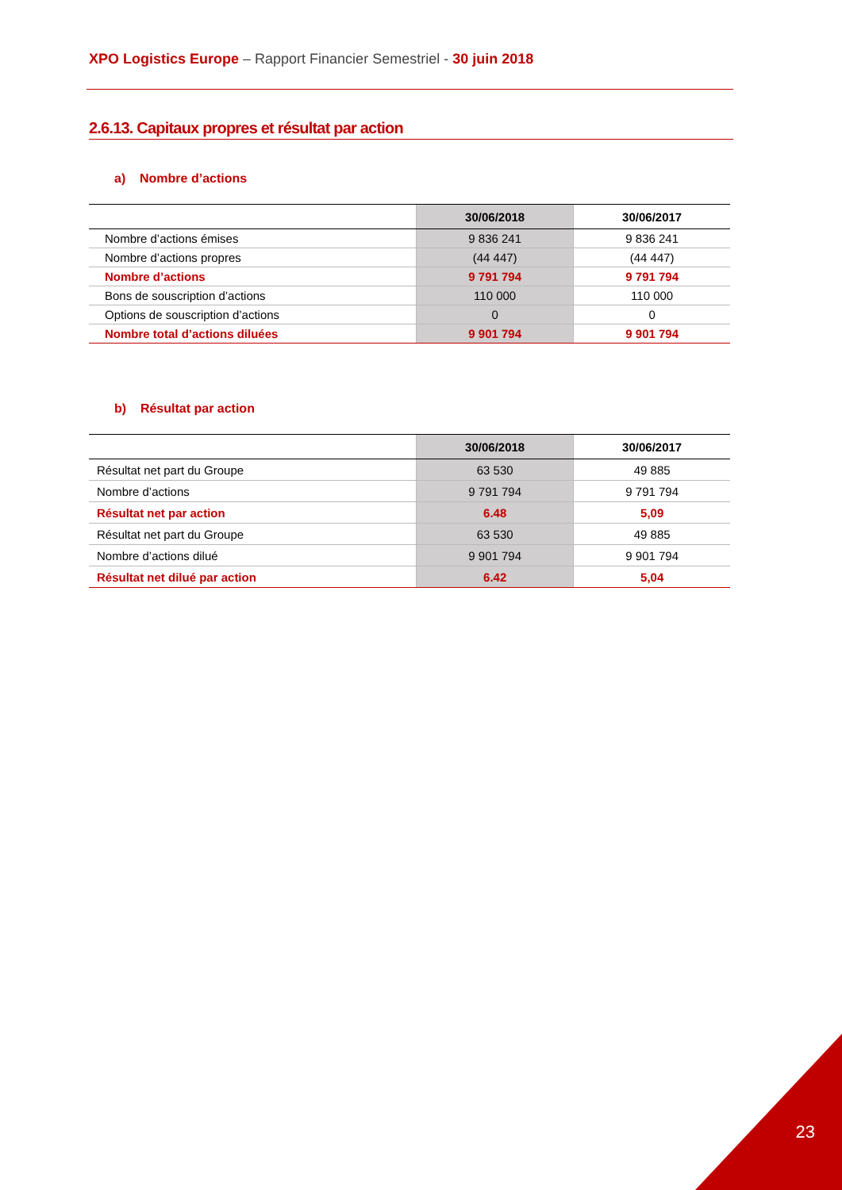XPO Logistics Europe – Rapport Financier Semestriel - 30 juin 2018
2.6.13. Capitaux propres et résultat par action
a) Nombre d’actions
| | 30/06/2018 | 30/06/2017 |
| --- | --- | --- |
| Nombre d’actions émises | 9 836 241 | 9 836 241 |
| Nombre d’actions propres | (44 447) | (44 447) |
| Nombre d’actions | 9 791 794 | 9 791 794 |
| Bons de souscription d’actions | 110 000 | 110 000 |
| Options de souscription d’actions | 0 | 0 |
| Nombre total d’actions diluées | 9 901 794 | 9 901 794 |
b) Résultat par action
| | 30/06/2018 | 30/06/2017 |
| --- | --- | --- |
| Résultat net part du Groupe | 63 530 | 49 885 |
| Nombre d’actions | 9 791 794 | 9 791 794 |
| Résultat net par action | 6.48 | 5,09 |
| Résultat net part du Groupe | 63 530 | 49 885 |
| Nombre d’actions dilué | 9 901 794 | 9 901 794 |
| Résultat net dilué par action | 6.42 | 5,04 |
23